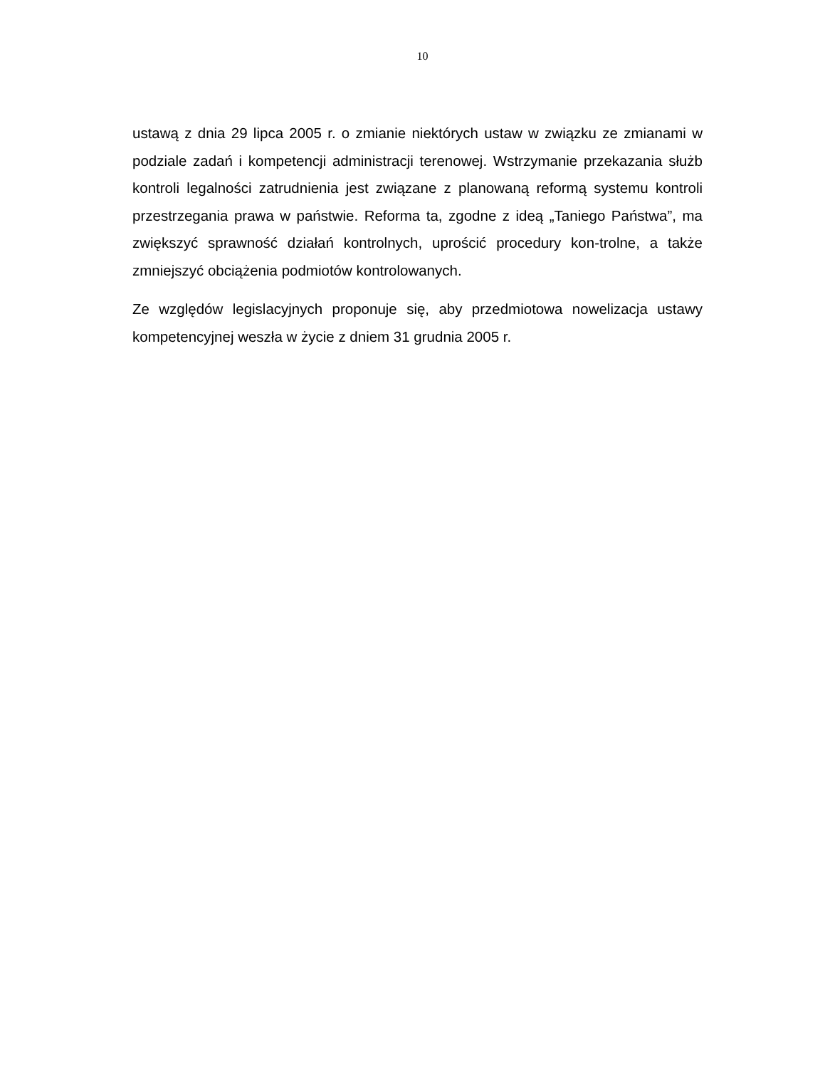10
ustawą z dnia 29 lipca 2005 r. o zmianie niektórych ustaw w związku ze zmianami w podziale zadań i kompetencji administracji terenowej. Wstrzymanie przekazania służb kontroli legalności zatrudnienia jest związane z planowaną reformą systemu kontroli przestrzegania prawa w państwie. Reforma ta, zgodne z ideą „Taniego Państwa”, ma zwiększyć sprawność działań kontrolnych, uprościć procedury kon-trolne, a także zmniejszyć obciążenia podmiotów kontrolowanych.
Ze względów legislacyjnych proponuje się, aby przedmiotowa nowelizacja ustawy kompetencyjnej weszła w życie z dniem 31 grudnia 2005 r.